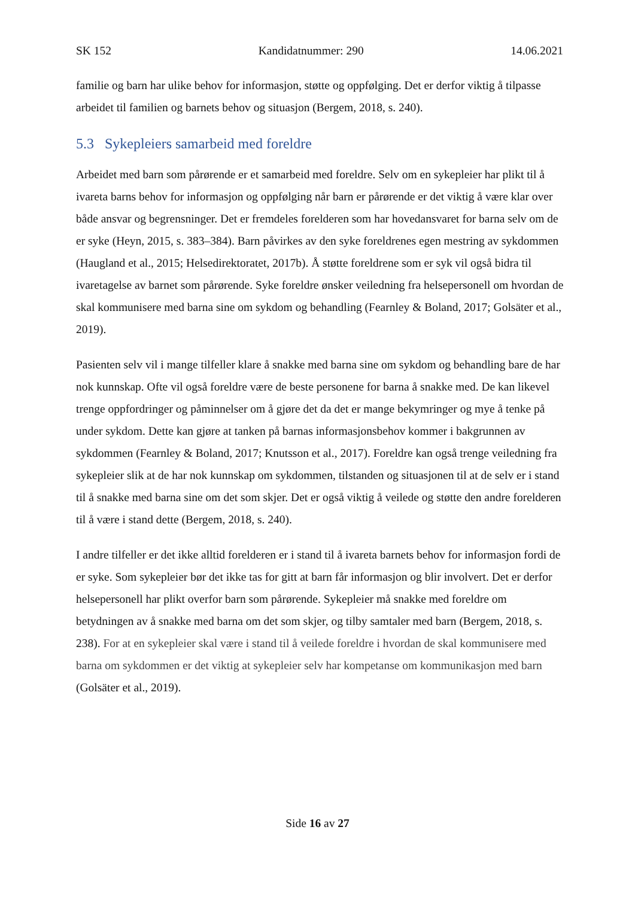SK 152 Kandidatnummer: 290 14.06.2021
familie og barn har ulike behov for informasjon, støtte og oppfølging. Det er derfor viktig å tilpasse arbeidet til familien og barnets behov og situasjon (Bergem, 2018, s. 240).
5.3 Sykepleiers samarbeid med foreldre
Arbeidet med barn som pårørende er et samarbeid med foreldre. Selv om en sykepleier har plikt til å ivareta barns behov for informasjon og oppfølging når barn er pårørende er det viktig å være klar over både ansvar og begrensninger. Det er fremdeles forelderen som har hovedansvaret for barna selv om de er syke (Heyn, 2015, s. 383–384). Barn påvirkes av den syke foreldrenes egen mestring av sykdommen (Haugland et al., 2015; Helsedirektoratet, 2017b). Å støtte foreldrene som er syk vil også bidra til ivaretagelse av barnet som pårørende. Syke foreldre ønsker veiledning fra helsepersonell om hvordan de skal kommunisere med barna sine om sykdom og behandling (Fearnley & Boland, 2017; Golsäter et al., 2019).
Pasienten selv vil i mange tilfeller klare å snakke med barna sine om sykdom og behandling bare de har nok kunnskap. Ofte vil også foreldre være de beste personene for barna å snakke med. De kan likevel trenge oppfordringer og påminnelser om å gjøre det da det er mange bekymringer og mye å tenke på under sykdom. Dette kan gjøre at tanken på barnas informasjonsbehov kommer i bakgrunnen av sykdommen (Fearnley & Boland, 2017; Knutsson et al., 2017). Foreldre kan også trenge veiledning fra sykepleier slik at de har nok kunnskap om sykdommen, tilstanden og situasjonen til at de selv er i stand til å snakke med barna sine om det som skjer. Det er også viktig å veilede og støtte den andre forelderen til å være i stand dette (Bergem, 2018, s. 240).
I andre tilfeller er det ikke alltid forelderen er i stand til å ivareta barnets behov for informasjon fordi de er syke. Som sykepleier bør det ikke tas for gitt at barn får informasjon og blir involvert. Det er derfor helsepersonell har plikt overfor barn som pårørende. Sykepleier må snakke med foreldre om betydningen av å snakke med barna om det som skjer, og tilby samtaler med barn (Bergem, 2018, s. 238). For at en sykepleier skal være i stand til å veilede foreldre i hvordan de skal kommunisere med barna om sykdommen er det viktig at sykepleier selv har kompetanse om kommunikasjon med barn (Golsäter et al., 2019).
Side 16 av 27